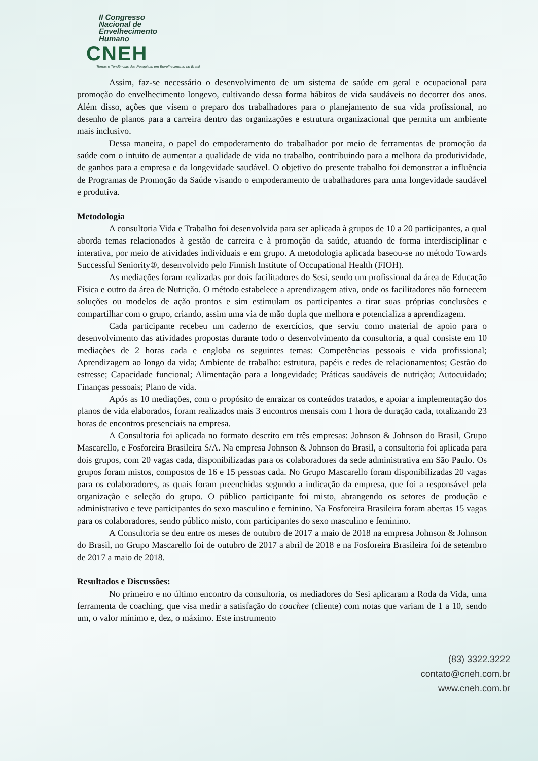II Congresso
Nacional de
Envelhecimento
Humano
CNEH
Temas e Tendências das Pesquisas em Envelhecimento no Brasil
Assim, faz-se necessário o desenvolvimento de um sistema de saúde em geral e ocupacional para promoção do envelhecimento longevo, cultivando dessa forma hábitos de vida saudáveis no decorrer dos anos. Além disso, ações que visem o preparo dos trabalhadores para o planejamento de sua vida profissional, no desenho de planos para a carreira dentro das organizações e estrutura organizacional que permita um ambiente mais inclusivo.
Dessa maneira, o papel do empoderamento do trabalhador por meio de ferramentas de promoção da saúde com o intuito de aumentar a qualidade de vida no trabalho, contribuindo para a melhora da produtividade, de ganhos para a empresa e da longevidade saudável. O objetivo do presente trabalho foi demonstrar a influência de Programas de Promoção da Saúde visando o empoderamento de trabalhadores para uma longevidade saudável e produtiva.
Metodologia
A consultoria Vida e Trabalho foi desenvolvida para ser aplicada à grupos de 10 a 20 participantes, a qual aborda temas relacionados à gestão de carreira e à promoção da saúde, atuando de forma interdisciplinar e interativa, por meio de atividades individuais e em grupo. A metodologia aplicada baseou-se no método Towards Successful Seniority®, desenvolvido pelo Finnish Institute of Occupational Health (FIOH).
As mediações foram realizadas por dois facilitadores do Sesi, sendo um profissional da área de Educação Física e outro da área de Nutrição. O método estabelece a aprendizagem ativa, onde os facilitadores não fornecem soluções ou modelos de ação prontos e sim estimulam os participantes a tirar suas próprias conclusões e compartilhar com o grupo, criando, assim uma via de mão dupla que melhora e potencializa a aprendizagem.
Cada participante recebeu um caderno de exercícios, que serviu como material de apoio para o desenvolvimento das atividades propostas durante todo o desenvolvimento da consultoria, a qual consiste em 10 mediações de 2 horas cada e engloba os seguintes temas: Competências pessoais e vida profissional; Aprendizagem ao longo da vida; Ambiente de trabalho: estrutura, papéis e redes de relacionamentos; Gestão do estresse; Capacidade funcional; Alimentação para a longevidade; Práticas saudáveis de nutrição; Autocuidado; Finanças pessoais; Plano de vida.
Após as 10 mediações, com o propósito de enraizar os conteúdos tratados, e apoiar a implementação dos planos de vida elaborados, foram realizados mais 3 encontros mensais com 1 hora de duração cada, totalizando 23 horas de encontros presenciais na empresa.
A Consultoria foi aplicada no formato descrito em três empresas: Johnson & Johnson do Brasil, Grupo Mascarello, e Fosforeira Brasileira S/A. Na empresa Johnson & Johnson do Brasil, a consultoria foi aplicada para dois grupos, com 20 vagas cada, disponibilizadas para os colaboradores da sede administrativa em São Paulo. Os grupos foram mistos, compostos de 16 e 15 pessoas cada. No Grupo Mascarello foram disponibilizadas 20 vagas para os colaboradores, as quais foram preenchidas segundo a indicação da empresa, que foi a responsável pela organização e seleção do grupo. O público participante foi misto, abrangendo os setores de produção e administrativo e teve participantes do sexo masculino e feminino. Na Fosforeira Brasileira foram abertas 15 vagas para os colaboradores, sendo público misto, com participantes do sexo masculino e feminino.
A Consultoria se deu entre os meses de outubro de 2017 a maio de 2018 na empresa Johnson & Johnson do Brasil, no Grupo Mascarello foi de outubro de 2017 a abril de 2018 e na Fosforeira Brasileira foi de setembro de 2017 a maio de 2018.
Resultados e Discussões:
No primeiro e no último encontro da consultoria, os mediadores do Sesi aplicaram a Roda da Vida, uma ferramenta de coaching, que visa medir a satisfação do coachee (cliente) com notas que variam de 1 a 10, sendo um, o valor mínimo e, dez, o máximo. Este instrumento
(83) 3322.3222
contato@cneh.com.br
www.cneh.com.br